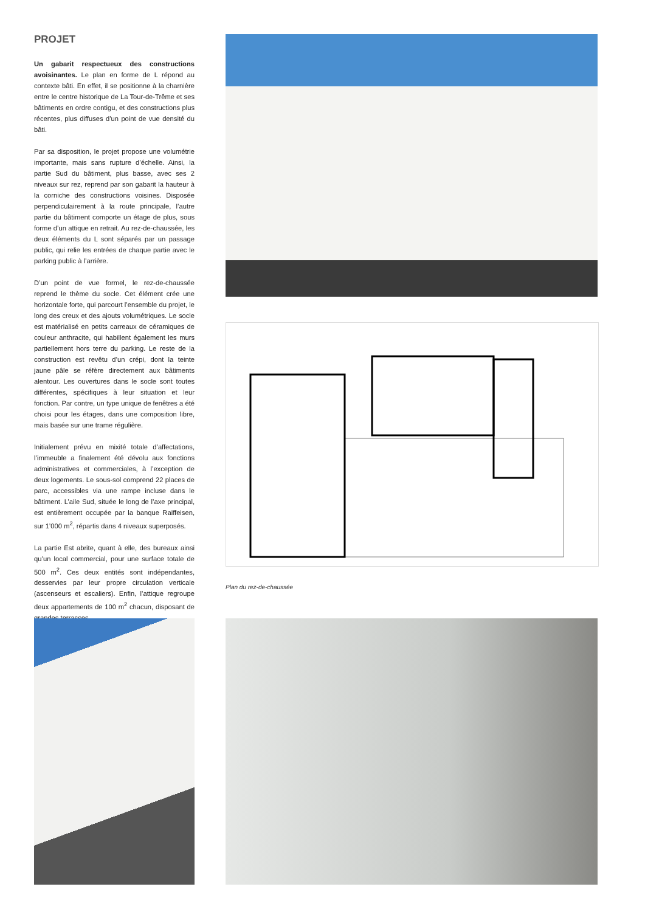PROJET
Un gabarit respectueux des constructions avoisinantes. Le plan en forme de L répond au contexte bâti. En effet, il se positionne à la charnière entre le centre historique de La Tour-de-Trême et ses bâtiments en ordre contigu, et des constructions plus récentes, plus diffuses d’un point de vue densité du bâti.
Par sa disposition, le projet propose une volumétrie importante, mais sans rupture d’échelle. Ainsi, la partie Sud du bâtiment, plus basse, avec ses 2 niveaux sur rez, reprend par son gabarit la hauteur à la corniche des constructions voisines. Disposée perpendiculairement à la route principale, l’autre partie du bâtiment comporte un étage de plus, sous forme d’un attique en retrait. Au rez-de-chaussée, les deux éléments du L sont séparés par un passage public, qui relie les entrées de chaque partie avec le parking public à l’arrière.
D’un point de vue formel, le rez-de-chaussée reprend le thème du socle. Cet élément crée une horizontale forte, qui parcourt l’ensemble du projet, le long des creux et des ajouts volumétriques. Le socle est matérialisé en petits carreaux de céramiques de couleur anthracite, qui habillent également les murs partiellement hors terre du parking. Le reste de la construction est revêtu d’un crépi, dont la teinte jaune pâle se réfère directement aux bâtiments alentour. Les ouvertures dans le socle sont toutes différentes, spécifiques à leur situation et leur fonction. Par contre, un type unique de fenêtres a été choisi pour les étages, dans une composition libre, mais basée sur une trame régulière.
Initialement prévu en mixité totale d’affectations, l’immeuble a finalement été dévolu aux fonctions administratives et commerciales, à l’exception de deux logements. Le sous-sol comprend 22 places de parc, accessibles via une rampe incluse dans le bâtiment. L’aile Sud, située le long de l’axe principal, est entièrement occupée par la banque Raiffeisen, sur 1’000 m<sup>2</sup>, répartis dans 4 niveaux superposés.
La partie Est abrite, quant à elle, des bureaux ainsi qu’un local commercial, pour une surface totale de 500 m<sup>2</sup>. Ces deux entités sont indépendantes, desservies par leur propre circulation verticale (ascenseurs et escaliers). Enfin, l’attique regroupe deux appartements de 100 m<sup>2</sup> chacun, disposant de grandes terrasses.
Plan du rez-de-chaussée